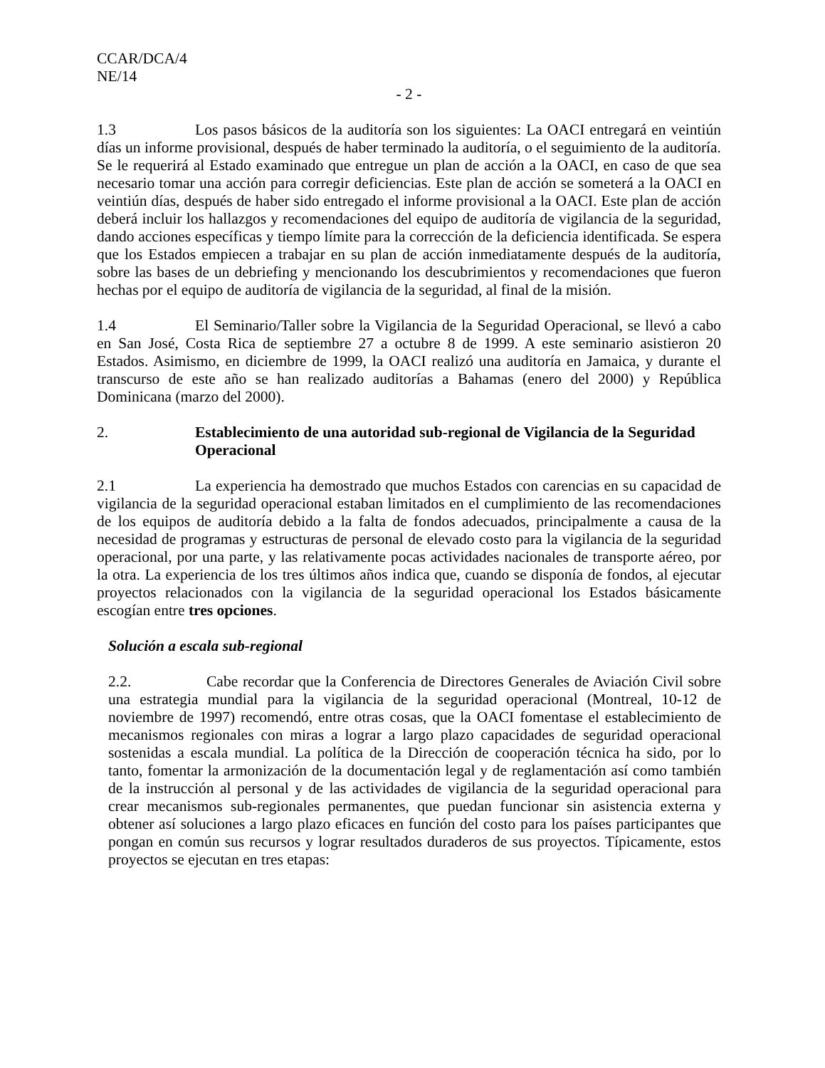CCAR/DCA/4
NE/14
- 2 -
1.3 Los pasos básicos de la auditoría son los siguientes: La OACI entregará en veintiún días un informe provisional, después de haber terminado la auditoría, o el seguimiento de la auditoría. Se le requerirá al Estado examinado que entregue un plan de acción a la OACI, en caso de que sea necesario tomar una acción para corregir deficiencias. Este plan de acción se someterá a la OACI en veintiún días, después de haber sido entregado el informe provisional a la OACI. Este plan de acción deberá incluir los hallazgos y recomendaciones del equipo de auditoría de vigilancia de la seguridad, dando acciones específicas y tiempo límite para la corrección de la deficiencia identificada. Se espera que los Estados empiecen a trabajar en su plan de acción inmediatamente después de la auditoría, sobre las bases de un debriefing y mencionando los descubrimientos y recomendaciones que fueron hechas por el equipo de auditoría de vigilancia de la seguridad, al final de la misión.
1.4 El Seminario/Taller sobre la Vigilancia de la Seguridad Operacional, se llevó a cabo en San José, Costa Rica de septiembre 27 a octubre 8 de 1999. A este seminario asistieron 20 Estados. Asimismo, en diciembre de 1999, la OACI realizó una auditoría en Jamaica, y durante el transcurso de este año se han realizado auditorías a Bahamas (enero del 2000) y República Dominicana (marzo del 2000).
2. Establecimiento de una autoridad sub-regional de Vigilancia de la Seguridad Operacional
2.1 La experiencia ha demostrado que muchos Estados con carencias en su capacidad de vigilancia de la seguridad operacional estaban limitados en el cumplimiento de las recomendaciones de los equipos de auditoría debido a la falta de fondos adecuados, principalmente a causa de la necesidad de programas y estructuras de personal de elevado costo para la vigilancia de la seguridad operacional, por una parte, y las relativamente pocas actividades nacionales de transporte aéreo, por la otra. La experiencia de los tres últimos años indica que, cuando se disponía de fondos, al ejecutar proyectos relacionados con la vigilancia de la seguridad operacional los Estados básicamente escogían entre tres opciones.
Solución a escala sub-regional
2.2. Cabe recordar que la Conferencia de Directores Generales de Aviación Civil sobre una estrategia mundial para la vigilancia de la seguridad operacional (Montreal, 10-12 de noviembre de 1997) recomendó, entre otras cosas, que la OACI fomentase el establecimiento de mecanismos regionales con miras a lograr a largo plazo capacidades de seguridad operacional sostenidas a escala mundial. La política de la Dirección de cooperación técnica ha sido, por lo tanto, fomentar la armonización de la documentación legal y de reglamentación así como también de la instrucción al personal y de las actividades de vigilancia de la seguridad operacional para crear mecanismos sub-regionales permanentes, que puedan funcionar sin asistencia externa y obtener así soluciones a largo plazo eficaces en función del costo para los países participantes que pongan en común sus recursos y lograr resultados duraderos de sus proyectos. Típicamente, estos proyectos se ejecutan en tres etapas: